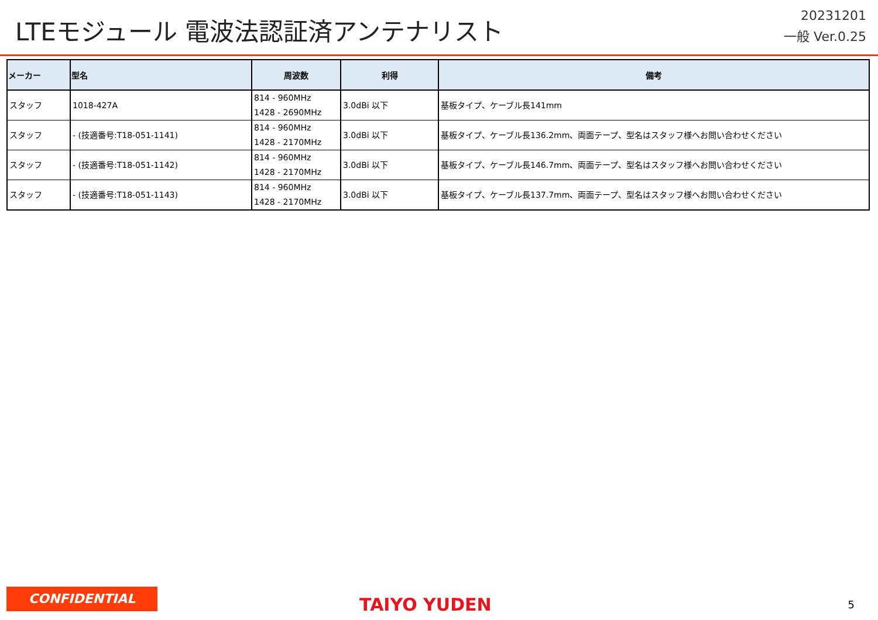LTEモジュール 電波法認証済アンテナリスト
20231201
一般 Ver.0.25
| メーカー | 型名 | 周波数 | 利得 | 備考 |
| --- | --- | --- | --- | --- |
| スタッフ | 1018-427A | 814 - 960MHz 1428 - 2690MHz | 3.0dBi 以下 | 基板タイプ、ケーブル長141mm |
| スタッフ | - (技適番号:T18-051-1141) | 814 - 960MHz 1428 - 2170MHz | 3.0dBi 以下 | 基板タイプ、ケーブル長136.2mm、両面テープ、型名はスタッフ様へお問い合わせください |
| スタッフ | - (技適番号:T18-051-1142) | 814 - 960MHz 1428 - 2170MHz | 3.0dBi 以下 | 基板タイプ、ケーブル長146.7mm、両面テープ、型名はスタッフ様へお問い合わせください |
| スタッフ | - (技適番号:T18-051-1143) | 814 - 960MHz 1428 - 2170MHz | 3.0dBi 以下 | 基板タイプ、ケーブル長137.7mm、両面テープ、型名はスタッフ様へお問い合わせください |
CONFIDENTIAL
TAIYO YUDEN
5